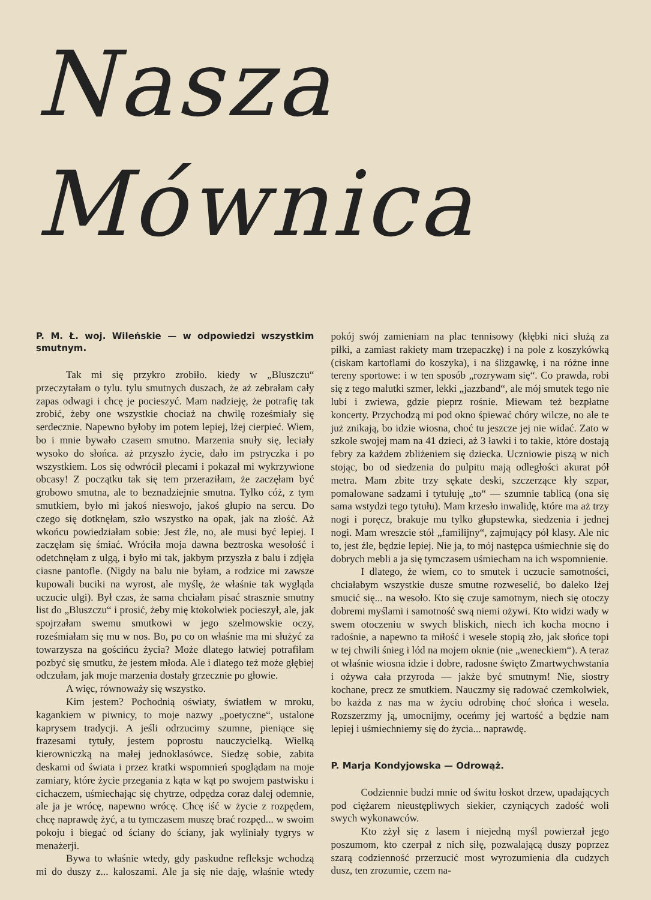Nasza Mównica
P. M. Ł. woj. Wileńskie — w odpowiedzi wszystkim smutnym.
Tak mi się przykro zrobiło. kiedy w „Bluszczu“ przeczytałam o tylu. tylu smutnych duszach, że aż zebrałam cały zapas odwagi i chcę je pocieszyć. Mam nadzieję, że potrafię tak zrobić, żeby one wszystkie chociaż na chwilę roześmiały się serdecznie. Napewno byłoby im potem lepiej, lżej cierpieć. Wiem, bo i mnie bywało czasem smutno. Marzenia snuły się, leciały wysoko do słońca. aż przyszło życie, dało im pstryczka i po wszystkiem. Los się odwrócił plecami i pokazał mi wykrzywione obcasy! Z początku tak się tem przeraziłam, że zaczęłam być grobowo smutna, ale to beznadziejnie smutna. Tylko cóż, z tym smutkiem, było mi jakoś nieswojo, jakoś głupio na sercu. Do czego się dotknęłam, szło wszystko na opak, jak na złość. Aż wkońcu powiedziałam sobie: Jest źle, no, ale musi być lepiej. I zaczęłam się śmiać. Wróciła moja dawna beztroska wesołość i odetchnęłam z ulgą, i było mi tak, jakbym przyszła z balu i zdjęła ciasne pantofle. (Nigdy na balu nie byłam, a rodzice mi zawsze kupowali buciki na wyrost, ale myślę, że właśnie tak wygląda uczucie ulgi). Był czas, że sama chciałam pisać strasznie smutny list do „Bluszczu“ i prosić, żeby mię ktokolwiek pocieszył, ale, jak spojrzałam swemu smutkowi w jego szelmowskie oczy, roześmiałam się mu w nos. Bo, po co on właśnie ma mi służyć za towarzysza na gościńcu życia? Może dlatego łatwiej potrafiłam pozbyć się smutku, że jestem młoda. Ale i dlatego też może głębiej odczułam, jak moje marzenia dostały grzecznie po głowie.
A więc, równoważy się wszystko.
Kim jestem? Pochodnią oświaty, światłem w mroku, kagankiem w piwnicy, to moje nazwy „poetyczne“, ustalone kaprysem tradycji. A jeśli odrzucimy szumne, pieniące się frazesami tytuły, jestem poprostu nauczycielką. Wielką kierowniczką na małej jednoklasówce. Siedzę sobie, zabita deskami od świata i przez kratki wspomnień spoglądam na moje zamiary, które życie przegania z kąta w kąt po swojem pastwisku i cichaczem, uśmiechając się chytrze, odpędza coraz dalej odemnie, ale ja je wrócę, napewno wrócę. Chcę iść w życie z rozpędem, chcę naprawdę żyć, a tu tymczasem muszę brać rozpęd... w swoim pokoju i biegać od ściany do ściany, jak wyliniały tygrys w menażerji.
Bywa to właśnie wtedy, gdy paskudne refleksje wchodzą mi do duszy z... kaloszami. Ale ja się nie daję, właśnie wtedy pokój swój zamieniam na plac tennisowy (kłębki nici służą za piłki, a zamiast rakiety mam trzepaczkę) i na pole z koszykówką (ciskam kartoflami do koszyka), i na ślizgawkę, i na różne inne tereny sportowe: i w ten sposób „rozrywam się“. Co prawda, robi się z tego malutki szmer, lekki „jazzband“, ale mój smutek tego nie lubi i zwiewa, gdzie pieprz rośnie. Miewam też bezpłatne koncerty. Przychodzą mi pod okno śpiewać chóry wilcze, no ale te już znikają, bo idzie wiosna, choć tu jeszcze jej nie widać. Zato w szkole swojej mam na 41 dzieci, aż 3 ławki i to takie, które dostają febry za każdem zbliżeniem się dziecka. Uczniowie piszą w nich stojąc, bo od siedzenia do pulpitu mają odległości akurat pół metra. Mam zbite trzy sękate deski, szczerzące kły szpar, pomalowane sadzami i tytułuję „to“ — szumnie tablicą (ona się sama wstydzi tego tytułu). Mam krzesło inwalidę, które ma aż trzy nogi i poręcz, brakuje mu tylko głupstewka, siedzenia i jednej nogi. Mam wreszcie stół „familijny“, zajmujący pół klasy. Ale nic to, jest źle, będzie lepiej. Nie ja, to mój następca uśmiechnie się do dobrych mebli a ja się tymczasem uśmiecham na ich wspomnienie.
I dlatego, że wiem, co to smutek i uczucie samotności, chciałabym wszystkie dusze smutne rozweselić, bo daleko lżej smucić się... na wesoło. Kto się czuje samotnym, niech się otoczy dobremi myślami i samotność swą niemi ożywi. Kto widzi wady w swem otoczeniu w swych bliskich, niech ich kocha mocno i radośnie, a napewno ta miłość i wesele stopią zło, jak słońce topi w tej chwili śnieg i lód na mojem oknie (nie „weneckiem“). A teraz ot właśnie wiosna idzie i dobre, radosne święto Zmartwychwstania i ożywa cała przyroda — jakże być smutnym! Nie, siostry kochane, precz ze smutkiem. Nauczmy się radować czemkolwiek, bo każda z nas ma w życiu odrobinę choć słońca i wesela. Rozszerzmy ją, umocnijmy, oceńmy jej wartość a będzie nam lepiej i uśmiechniemy się do życia... naprawdę.
P. Marja Kondyjowska — Odrowąż.
Codziennie budzi mnie od świtu łoskot drzew, upadających pod ciężarem nieustępliwych siekier, czyniących zadość woli swych wykonawców.
Kto zżył się z lasem i niejedną myśl powierzał jego poszumom, kto czerpał z nich siłę, pozwalającą duszy poprzez szarą codzienność przerzucić most wyrozumienia dla cudzych dusz, ten zrozumie, czem na-